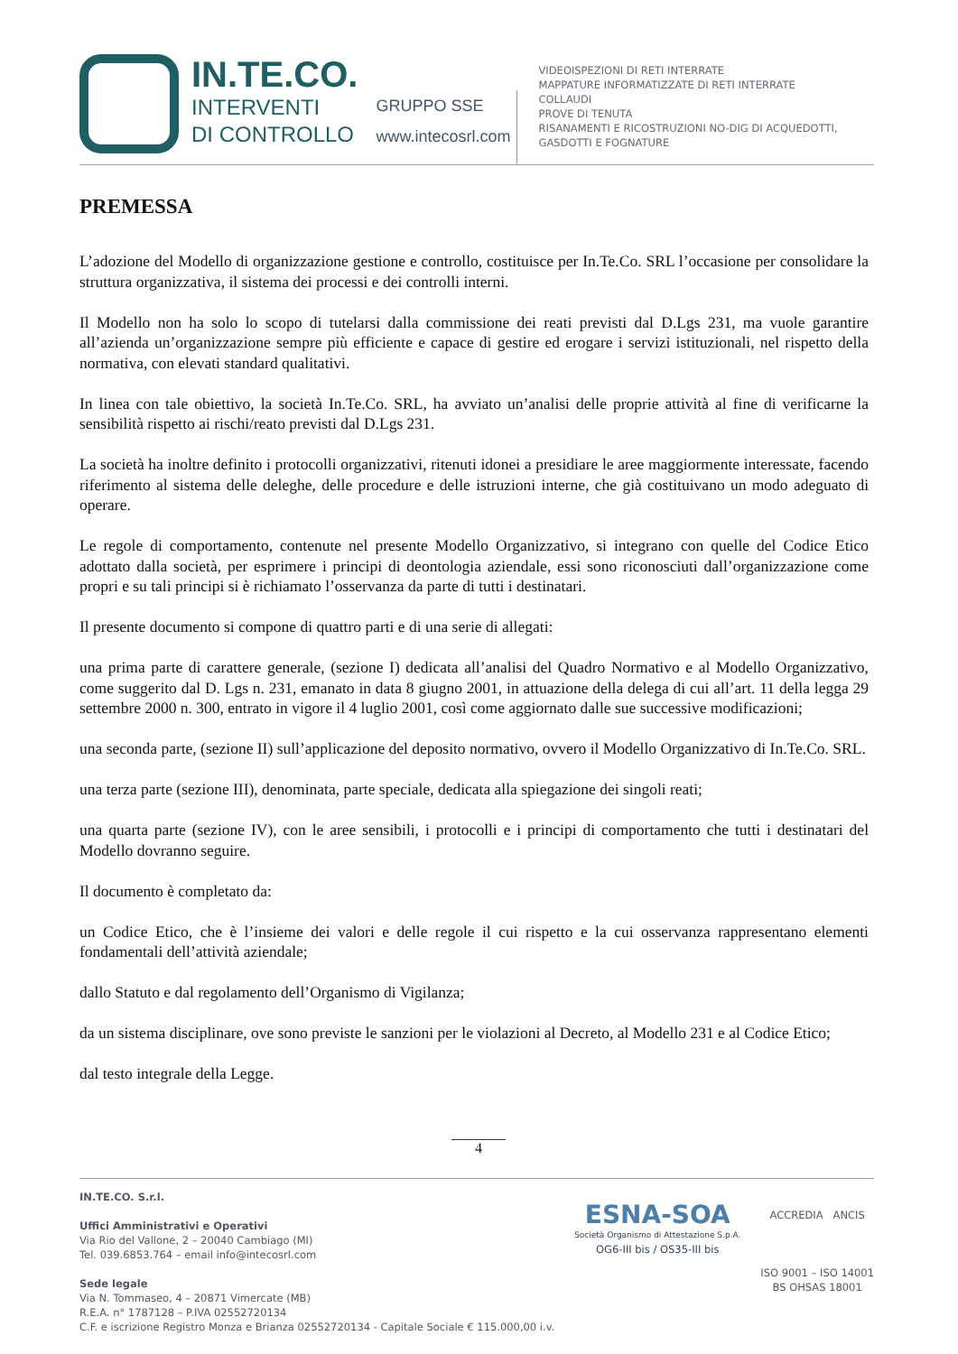IN.TE.CO.
INTERVENTI
DI CONTROLLO
GRUPPO SSE
www.intecosrl.com
VIDEOISPEZIONI DI RETI INTERRATE
MAPPATURE INFORMATIZZATE DI RETI INTERRATE
COLLAUDI
PROVE DI TENUTA
RISANAMENTI E RICOSTRUZIONI NO-DIG DI ACQUEDOTTI,
GASDOTTI E FOGNATURE
PREMESSA
L’adozione del Modello di organizzazione gestione e controllo, costituisce per In.Te.Co. SRL l’occasione per consolidare la struttura organizzativa, il sistema dei processi e dei controlli interni.
Il Modello non ha solo lo scopo di tutelarsi dalla commissione dei reati previsti dal D.Lgs 231, ma vuole garantire all’azienda un’organizzazione sempre più efficiente e capace di gestire ed erogare i servizi istituzionali, nel rispetto della normativa, con elevati standard qualitativi.
In linea con tale obiettivo, la società In.Te.Co. SRL, ha avviato un’analisi delle proprie attività al fine di verificarne la sensibilità rispetto ai rischi/reato previsti dal D.Lgs 231.
La società ha inoltre definito i protocolli organizzativi, ritenuti idonei a presidiare le aree maggiormente interessate, facendo riferimento al sistema delle deleghe, delle procedure e delle istruzioni interne, che già costituivano un modo adeguato di operare.
Le regole di comportamento, contenute nel presente Modello Organizzativo, si integrano con quelle del Codice Etico adottato dalla società, per esprimere i principi di deontologia aziendale, essi sono riconosciuti dall’organizzazione come propri e su tali principi si è richiamato l’osservanza da parte di tutti i destinatari.
Il presente documento si compone di quattro parti e di una serie di allegati:
una prima parte di carattere generale, (sezione I) dedicata all’analisi del Quadro Normativo e al Modello Organizzativo, come suggerito dal D. Lgs n. 231, emanato in data 8 giugno 2001, in attuazione della delega di cui all’art. 11 della legga 29 settembre 2000 n. 300, entrato in vigore il 4 luglio 2001, così come aggiornato dalle sue successive modificazioni;
una seconda parte, (sezione II) sull’applicazione del deposito normativo, ovvero il Modello Organizzativo di In.Te.Co. SRL.
una terza parte (sezione III), denominata, parte speciale, dedicata alla spiegazione dei singoli reati;
una quarta parte (sezione IV), con le aree sensibili, i protocolli e i principi di comportamento che tutti i destinatari del Modello dovranno seguire.
Il documento è completato da:
un Codice Etico, che è l’insieme dei valori e delle regole il cui rispetto e la cui osservanza rappresentano elementi fondamentali dell’attività aziendale;
dallo Statuto e dal regolamento dell’Organismo di Vigilanza;
da un sistema disciplinare, ove sono previste le sanzioni per le violazioni al Decreto, al Modello 231 e al Codice Etico;
dal testo integrale della Legge.
4
IN.TE.CO. S.r.l.
Uffici Amministrativi e Operativi
Via Rio del Vallone, 2 – 20040 Cambiago (MI)
Tel. 039.6853.764 – email info@intecosrl.com
Sede legale
Via N. Tommaseo, 4 – 20871 Vimercate (MB)
R.E.A. n° 1787128 – P.IVA 02552720134
C.F. e iscrizione Registro Monza e Brianza 02552720134 - Capitale Sociale € 115.000,00 i.v.
ESNA-SOA
Società Organismo di Attestazione S.p.A.
OG6-III bis / OS35-III bis
ACCREDIA ANCIS
ISO 9001 – ISO 14001
BS OHSAS 18001